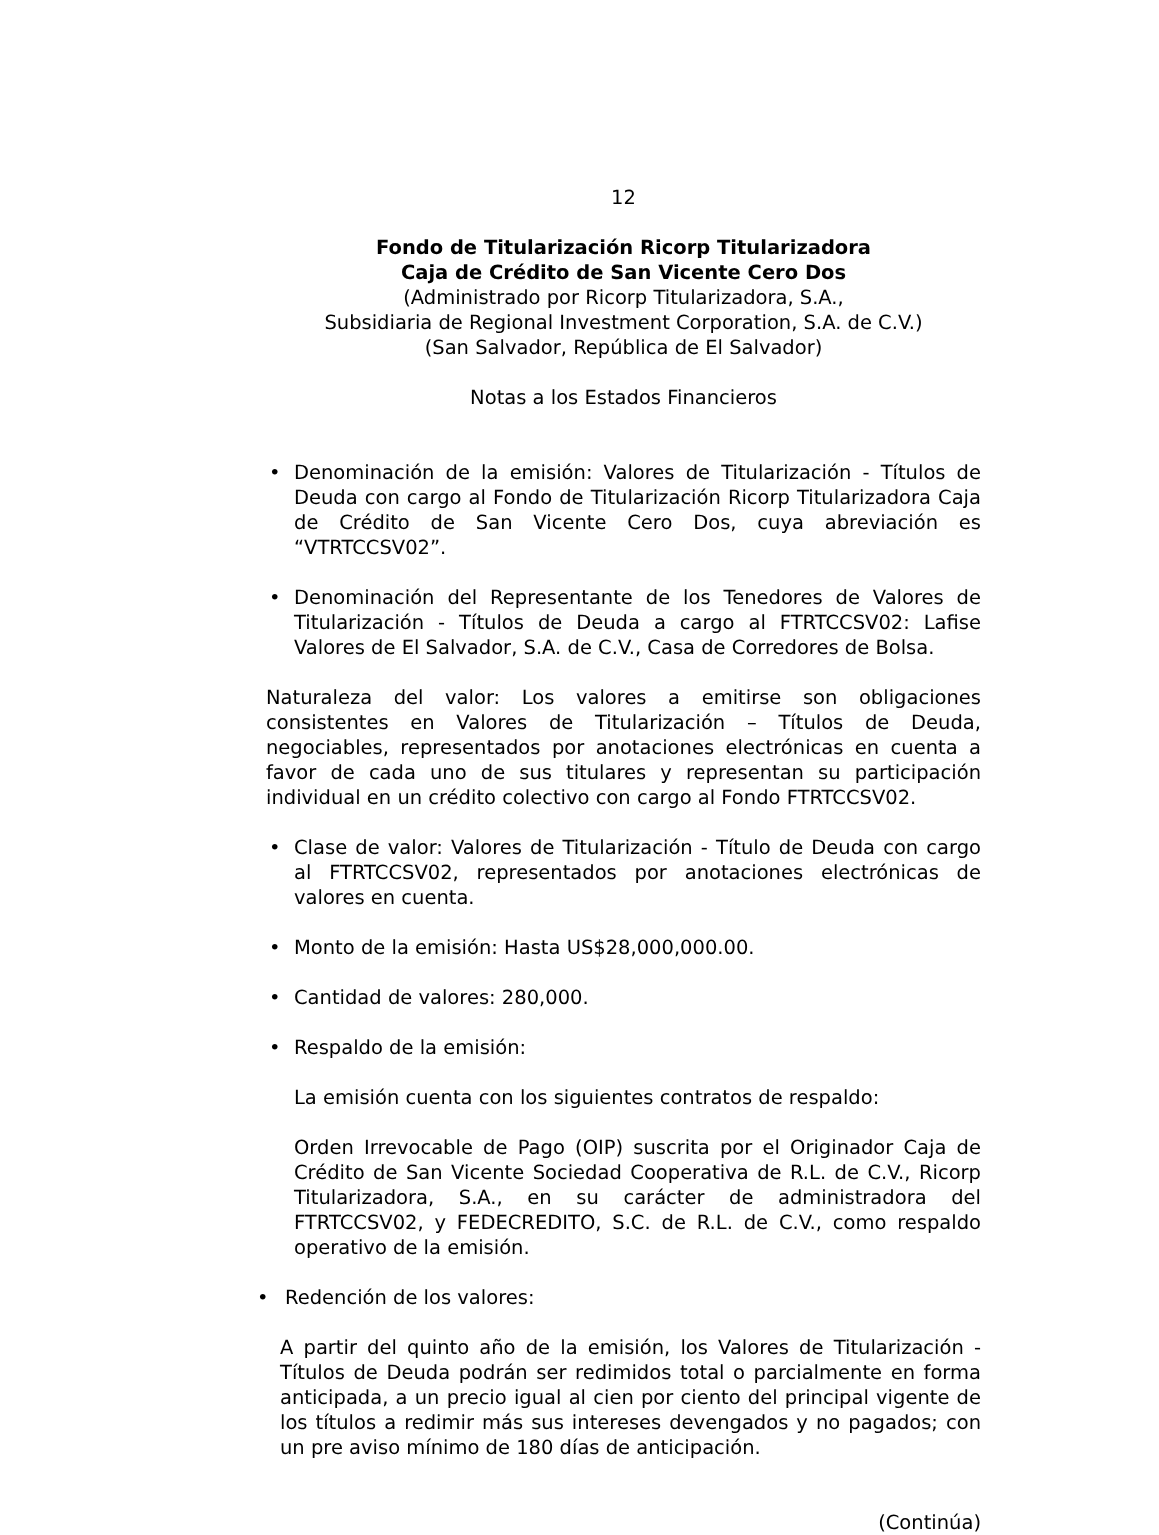12
Fondo de Titularización Ricorp Titularizadora
Caja de Crédito de San Vicente Cero Dos
(Administrado por Ricorp Titularizadora, S.A.,
Subsidiaria de Regional Investment Corporation, S.A. de C.V.)
(San Salvador, República de El Salvador)
Notas a los Estados Financieros
• Denominación de la emisión: Valores de Titularización - Títulos de Deuda con cargo al Fondo de Titularización Ricorp Titularizadora Caja de Crédito de San Vicente Cero Dos, cuya abreviación es “VTRTCCSV02”.
• Denominación del Representante de los Tenedores de Valores de Titularización - Títulos de Deuda a cargo al FTRTCCSV02: Lafise Valores de El Salvador, S.A. de C.V., Casa de Corredores de Bolsa.
Naturaleza del valor: Los valores a emitirse son obligaciones consistentes en Valores de Titularización – Títulos de Deuda, negociables, representados por anotaciones electrónicas en cuenta a favor de cada uno de sus titulares y representan su participación individual en un crédito colectivo con cargo al Fondo FTRTCCSV02.
• Clase de valor: Valores de Titularización - Título de Deuda con cargo al FTRTCCSV02, representados por anotaciones electrónicas de valores en cuenta.
• Monto de la emisión: Hasta US$28,000,000.00.
• Cantidad de valores: 280,000.
• Respaldo de la emisión:
La emisión cuenta con los siguientes contratos de respaldo:
Orden Irrevocable de Pago (OIP) suscrita por el Originador Caja de Crédito de San Vicente Sociedad Cooperativa de R.L. de C.V., Ricorp Titularizadora, S.A., en su carácter de administradora del FTRTCCSV02, y FEDECREDITO, S.C. de R.L. de C.V., como respaldo operativo de la emisión.
• Redención de los valores:
A partir del quinto año de la emisión, los Valores de Titularización - Títulos de Deuda podrán ser redimidos total o parcialmente en forma anticipada, a un precio igual al cien por ciento del principal vigente de los títulos a redimir más sus intereses devengados y no pagados; con un pre aviso mínimo de 180 días de anticipación.
(Continúa)